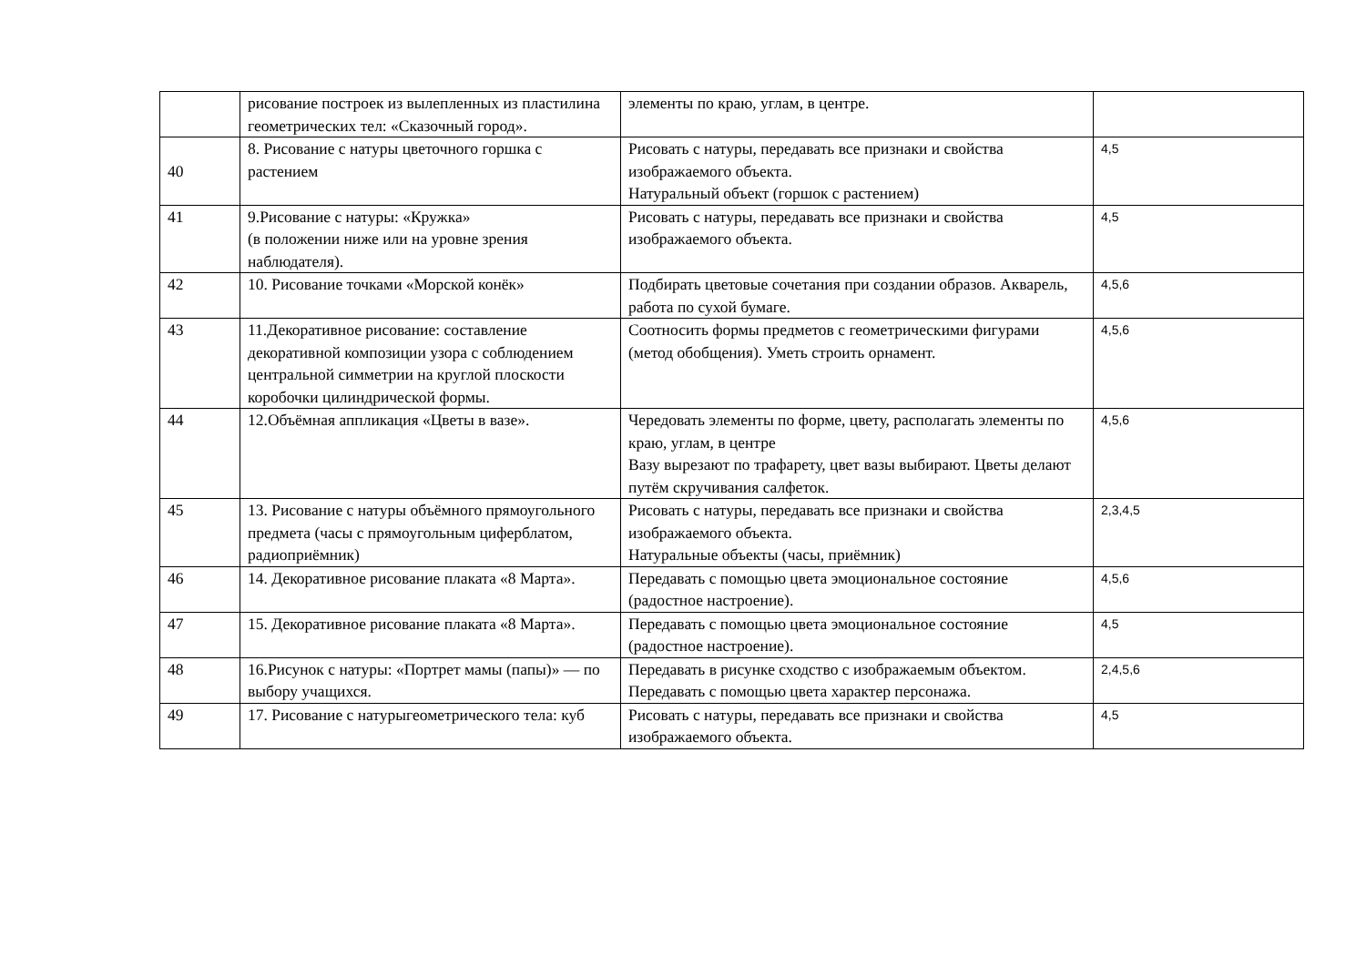| | рисование построек из вылепленных из пластилина геометрических тел: «Сказочный город». | элементы по краю, углам, в центре. | |
| 40 | 8. Рисование с натуры цветочного горшка с растением | Рисовать с натуры, передавать все признаки и свойства изображаемого объекта. Натуральный объект (горшок с растением) | 4,5 |
| 41 | 9.Рисование с натуры: «Кружка» (в положении ниже или на уровне зрения наблюдателя). | Рисовать с натуры, передавать все признаки и свойства изображаемого объекта. | 4,5 |
| 42 | 10. Рисование точками «Морской конёк» | Подбирать цветовые сочетания при создании образов. Акварель, работа по сухой бумаге. | 4,5,6 |
| 43 | 11.Декоративное рисование: составление декоративной композиции узора с соблюдением центральной симметрии на круглой плоскости коробочки цилиндрической формы. | Соотносить формы предметов с геометрическими фигурами (метод обобщения). Уметь строить орнамент. | 4,5,6 |
| 44 | 12.Объёмная аппликация «Цветы в вазе». | Чередовать элементы по форме, цвету, располагать элементы по краю, углам, в центре Вазу вырезают по трафарету, цвет вазы выбирают. Цветы делают путём скручивания салфеток. | 4,5,6 |
| 45 | 13. Рисование с натуры объёмного прямоугольного предмета (часы с прямоугольным циферблатом, радиоприёмник) | Рисовать с натуры, передавать все признаки и свойства изображаемого объекта. Натуральные объекты (часы, приёмник) | 2,3,4,5 |
| 46 | 14. Декоративное рисование плаката «8 Марта». | Передавать с помощью цвета эмоциональное состояние (радостное настроение). | 4,5,6 |
| 47 | 15. Декоративное рисование плаката «8 Марта». | Передавать с помощью цвета эмоциональное состояние (радостное настроение). | 4,5 |
| 48 | 16.Рисунок с натуры: «Портрет мамы (папы)» — по выбору учащихся. | Передавать в рисунке сходство с изображаемым объектом. Передавать с помощью цвета характер персонажа. | 2,4,5,6 |
| 49 | 17. Рисование с натурыгеометрического тела: куб | Рисовать с натуры, передавать все признаки и свойства изображаемого объекта. | 4,5 |